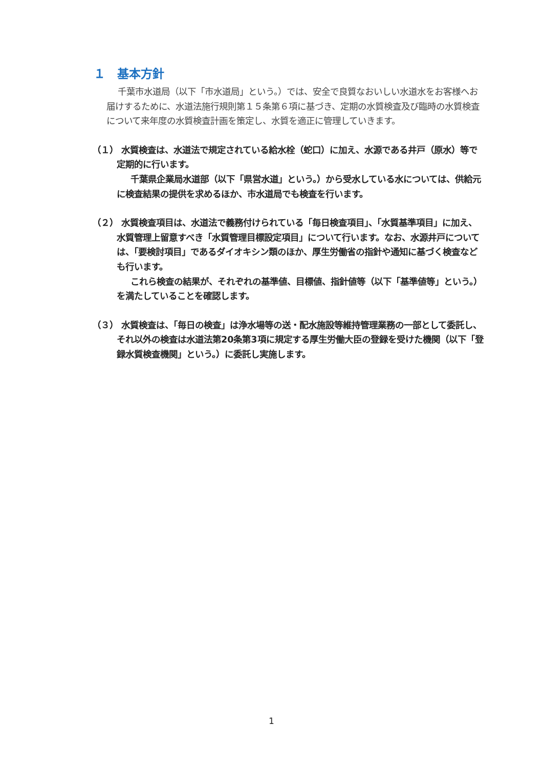１　基本方針
千葉市水道局（以下「市水道局」という。）では、安全で良質なおいしい水道水をお客様へお届けするために、水道法施行規則第１５条第６項に基づき、定期の水質検査及び臨時の水質検査について来年度の水質検査計画を策定し、水質を適正に管理していきます。
（１） 水質検査は、水道法で規定されている給水栓（蛇口）に加え、水源である井戸（原水）等で定期的に行います。
千葉県企業局水道部（以下「県営水道」という。）から受水している水については、供給元に検査結果の提供を求めるほか、市水道局でも検査を行います。
（２） 水質検査項目は、水道法で義務付けられている「毎日検査項目」、「水質基準項目」に加え、水質管理上留意すべき「水質管理目標設定項目」について行います。なお、水源井戸については、「要検討項目」であるダイオキシン類のほか、厚生労働省の指針や通知に基づく検査なども行います。
これら検査の結果が、それぞれの基準値、目標値、指針値等（以下「基準値等」という。）を満たしていることを確認します。
（３） 水質検査は、「毎日の検査」は浄水場等の送・配水施設等維持管理業務の一部として委託し、それ以外の検査は水道法第20条第3項に規定する厚生労働大臣の登録を受けた機関（以下「登録水質検査機関」という。）に委託し実施します。
1